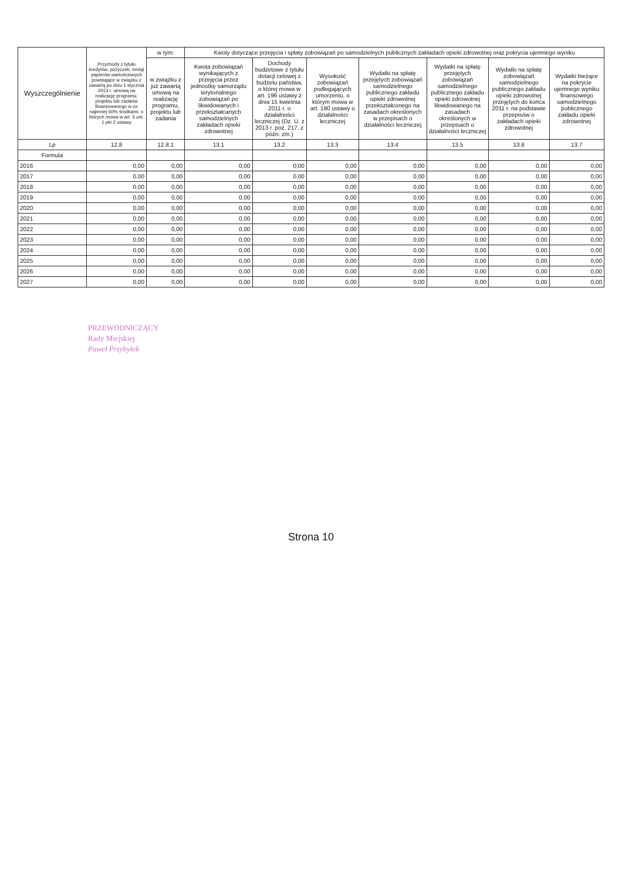| Wyszczególnienie | Przychody z tytułu kredytów, pożyczek, emisji papierów wartościowych powstające w związku z zawartą po dniu 1 stycznia 2013 r. umową na realizację programu, projektu lub zadania finansowanego w co najmniej 60% środkami, o których mowa w art. 5 ust. 1 pkt 2 ustawy | w tym: | Kwoty dotyczące przejęcia i spłaty zobowiązań po samodzielnych publicznych zakładach opieki zdrowotnej oraz pokrycia ujemnego wyniku | | | | | | |
| --- | --- | --- | --- | --- | --- | --- | --- | --- | --- |
| | | w związku z już zawartą umową na realizację programu, projektu lub zadania | Kwota zobowiązań wynikających z przejęcia przez jednostkę samorządu terytorialnego zobowiązań po likwidowanych i przekształcanych samodzielnych zakładach opieki zdrowotnej | Dochody budżetowe z tytułu dotacji celowej z budżetu państwa, o której mowa w art. 196 ustawy z dnia 15 kwietnia 2011 r. o działalności leczniczej (Dz. U. z 2013 r. poz. 217, z późn. zm.) | Wysokość zobowiązań podlegających umorzeniu, o którym mowa w art. 190 ustawy o działalności leczniczej | Wydatki na spłatę przejętych zobowiązań samodzielnego publicznego zakładu opieki zdrowotnej przekształconego na zasadach określonych w przepisach o działalności leczniczej | Wydatki na spłatę przejętych zobowiązań samodzielnego publicznego zakładu opieki zdrowotnej likwidowanego na zasadach określonych w przepisach o działalności leczniczej | Wydatki na spłatę zobowiązań samodzielnego publicznego zakładu opieki zdrowotnej przejętych do końca 2011 r. na podstawie przepisów o zakładach opieki zdrowotnej | Wydatki bieżące na pokrycie ujemnego wyniku finansowego samodzielnego publicznego zakładu opieki zdrowotnej |
| Lp | 12.8 | 12.8.1 | 13.1 | 13.2 | 13.3 | 13.4 | 13.5 | 13.6 | 13.7 |
| Formula | | | | | | | | | |
| 2016 | 0,00 | 0,00 | 0,00 | 0,00 | 0,00 | 0,00 | 0,00 | 0,00 | 0,00 |
| 2017 | 0,00 | 0,00 | 0,00 | 0,00 | 0,00 | 0,00 | 0,00 | 0,00 | 0,00 |
| 2018 | 0,00 | 0,00 | 0,00 | 0,00 | 0,00 | 0,00 | 0,00 | 0,00 | 0,00 |
| 2019 | 0,00 | 0,00 | 0,00 | 0,00 | 0,00 | 0,00 | 0,00 | 0,00 | 0,00 |
| 2020 | 0,00 | 0,00 | 0,00 | 0,00 | 0,00 | 0,00 | 0,00 | 0,00 | 0,00 |
| 2021 | 0,00 | 0,00 | 0,00 | 0,00 | 0,00 | 0,00 | 0,00 | 0,00 | 0,00 |
| 2022 | 0,00 | 0,00 | 0,00 | 0,00 | 0,00 | 0,00 | 0,00 | 0,00 | 0,00 |
| 2023 | 0,00 | 0,00 | 0,00 | 0,00 | 0,00 | 0,00 | 0,00 | 0,00 | 0,00 |
| 2024 | 0,00 | 0,00 | 0,00 | 0,00 | 0,00 | 0,00 | 0,00 | 0,00 | 0,00 |
| 2025 | 0,00 | 0,00 | 0,00 | 0,00 | 0,00 | 0,00 | 0,00 | 0,00 | 0,00 |
| 2026 | 0,00 | 0,00 | 0,00 | 0,00 | 0,00 | 0,00 | 0,00 | 0,00 | 0,00 |
| 2027 | 0,00 | 0,00 | 0,00 | 0,00 | 0,00 | 0,00 | 0,00 | 0,00 | 0,00 |
PRZEWODNICZĄCY
Rady Miejskiej
Paweł Przybyłek
Strona 10